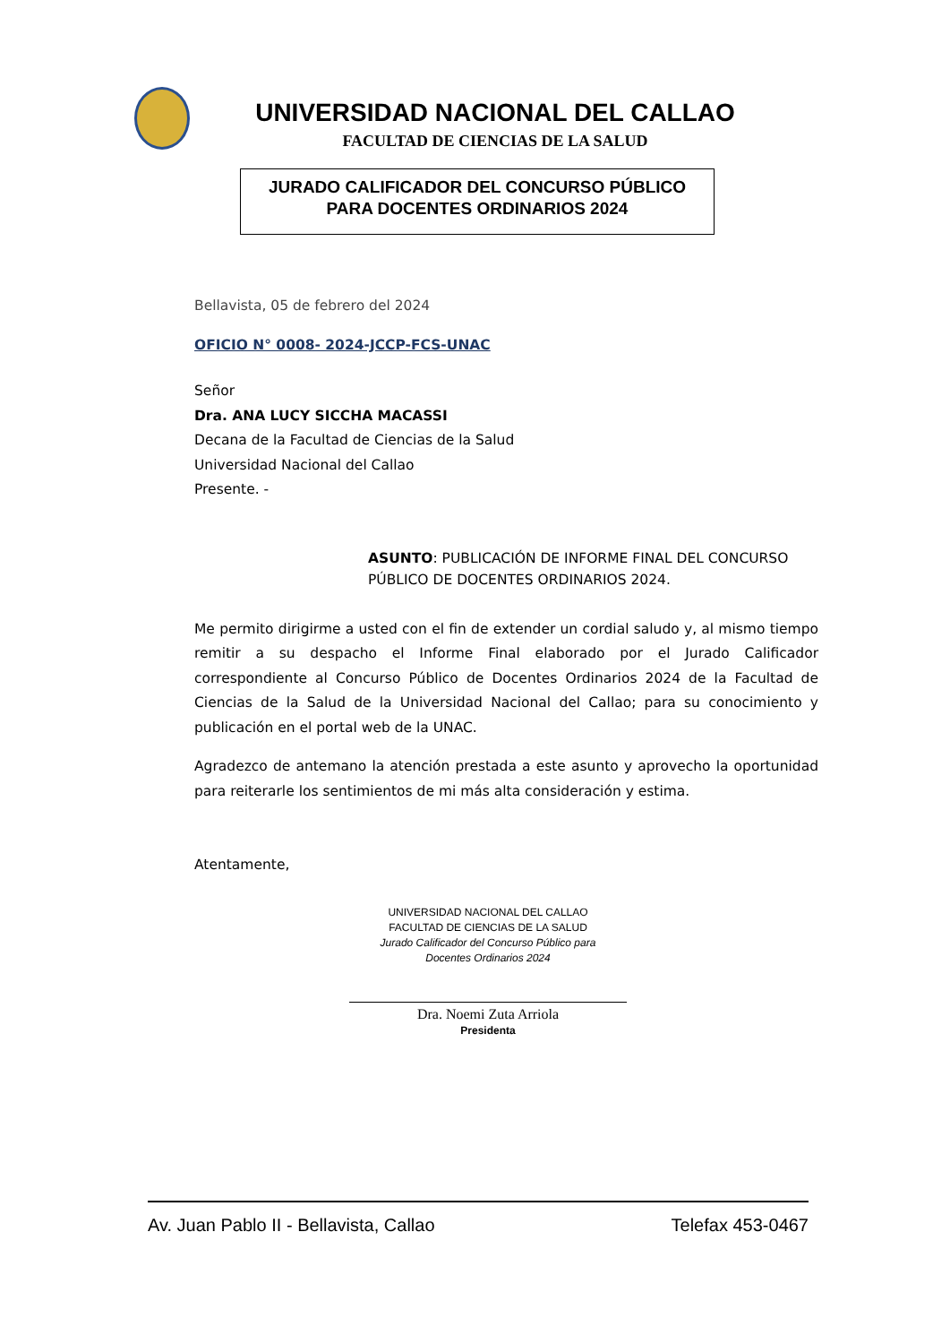UNIVERSIDAD NACIONAL DEL CALLAO
FACULTAD DE CIENCIAS DE LA SALUD
JURADO CALIFICADOR DEL CONCURSO PÚBLICO
PARA DOCENTES ORDINARIOS 2024
Bellavista, 05 de febrero del 2024
OFICIO N° 0008- 2024-JCCP-FCS-UNAC
Señor
Dra. ANA LUCY SICCHA MACASSI
Decana de la Facultad de Ciencias de la Salud
Universidad Nacional del Callao
Presente. -
ASUNTO: PUBLICACIÓN DE INFORME FINAL DEL CONCURSO PÚBLICO DE DOCENTES ORDINARIOS 2024.
Me permito dirigirme a usted con el fin de extender un cordial saludo y, al mismo tiempo remitir a su despacho el Informe Final elaborado por el Jurado Calificador correspondiente al Concurso Público de Docentes Ordinarios 2024 de la Facultad de Ciencias de la Salud de la Universidad Nacional del Callao; para su conocimiento y publicación en el portal web de la UNAC.
Agradezco de antemano la atención prestada a este asunto y aprovecho la oportunidad para reiterarle los sentimientos de mi más alta consideración y estima.
Atentamente,
UNIVERSIDAD NACIONAL DEL CALLAO
FACULTAD DE CIENCIAS DE LA SALUD
Jurado Calificador del Concurso Público para
Docentes Ordinarios 2024
Dra. Noemi Zuta Arriola
Presidenta
Av. Juan Pablo II - Bellavista, Callao Telefax 453-0467